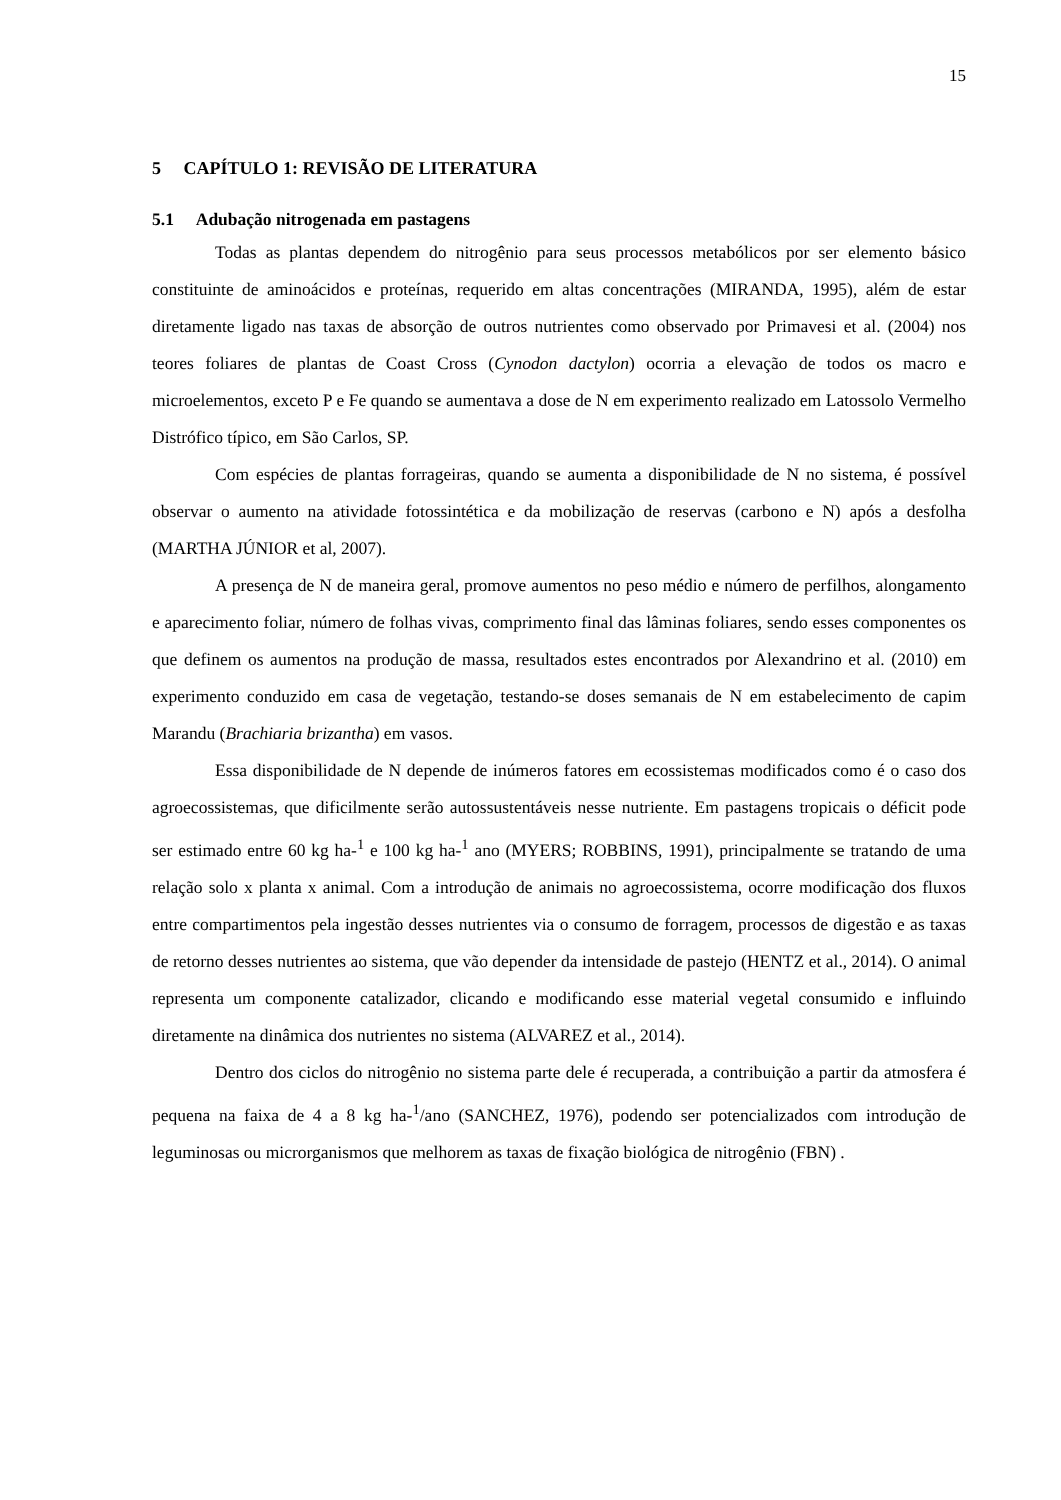15
5 CAPÍTULO 1: REVISÃO DE LITERATURA
5.1 Adubação nitrogenada em pastagens
Todas as plantas dependem do nitrogênio para seus processos metabólicos por ser elemento básico constituinte de aminoácidos e proteínas, requerido em altas concentrações (MIRANDA, 1995), além de estar diretamente ligado nas taxas de absorção de outros nutrientes como observado por Primavesi et al. (2004) nos teores foliares de plantas de Coast Cross (Cynodon dactylon) ocorria a elevação de todos os macro e microelementos, exceto P e Fe quando se aumentava a dose de N em experimento realizado em Latossolo Vermelho Distrófico típico, em São Carlos, SP.
Com espécies de plantas forrageiras, quando se aumenta a disponibilidade de N no sistema, é possível observar o aumento na atividade fotossintética e da mobilização de reservas (carbono e N) após a desfolha (MARTHA JÚNIOR et al, 2007).
A presença de N de maneira geral, promove aumentos no peso médio e número de perfilhos, alongamento e aparecimento foliar, número de folhas vivas, comprimento final das lâminas foliares, sendo esses componentes os que definem os aumentos na produção de massa, resultados estes encontrados por Alexandrino et al. (2010) em experimento conduzido em casa de vegetação, testando-se doses semanais de N em estabelecimento de capim Marandu (Brachiaria brizantha) em vasos.
Essa disponibilidade de N depende de inúmeros fatores em ecossistemas modificados como é o caso dos agroecossistemas, que dificilmente serão autossustentáveis nesse nutriente. Em pastagens tropicais o déficit pode ser estimado entre 60 kg ha-<sup>1</sup> e 100 kg ha-<sup>1</sup> ano (MYERS; ROBBINS, 1991), principalmente se tratando de uma relação solo x planta x animal. Com a introdução de animais no agroecossistema, ocorre modificação dos fluxos entre compartimentos pela ingestão desses nutrientes via o consumo de forragem, processos de digestão e as taxas de retorno desses nutrientes ao sistema, que vão depender da intensidade de pastejo (HENTZ et al., 2014). O animal representa um componente catalizador, clicando e modificando esse material vegetal consumido e influindo diretamente na dinâmica dos nutrientes no sistema (ALVAREZ et al., 2014).
Dentro dos ciclos do nitrogênio no sistema parte dele é recuperada, a contribuição a partir da atmosfera é pequena na faixa de 4 a 8 kg ha-<sup>1</sup>/ano (SANCHEZ, 1976), podendo ser potencializados com introdução de leguminosas ou microrganismos que melhorem as taxas de fixação biológica de nitrogênio (FBN) .